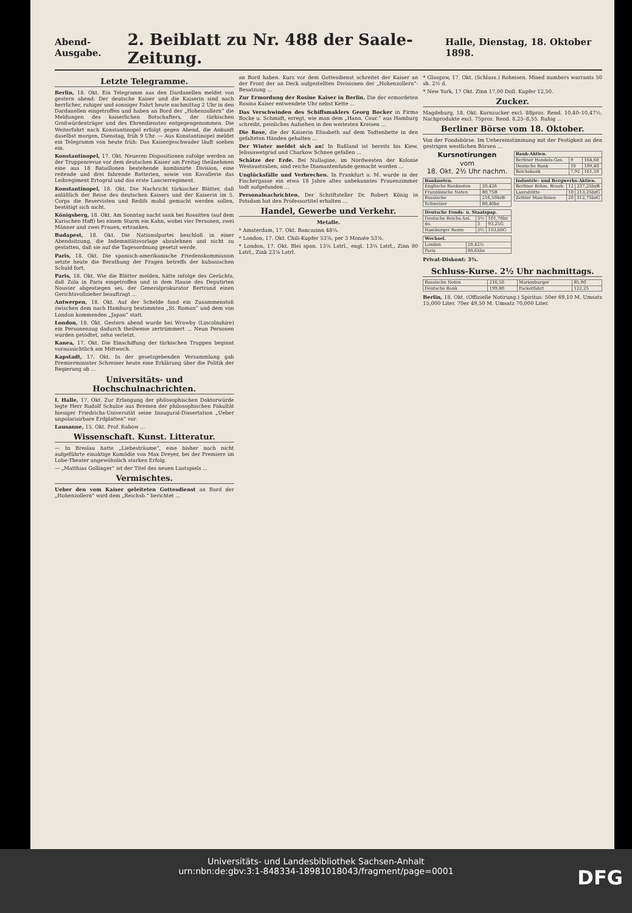Abend-Ausgabe. 2. Beiblatt zu Nr. 488 der Saale-Zeitung. Halle, Dienstag, 18. Oktober 1898.
Letzte Telegramme.
Berlin, 18. Okt. Ein Telegramm aus den Dardanellen meldet von gestern abend: Der deutsche Kaiser und die Kaiserin sind nach herrlicher, ruhiger und sonniger Fahrt heute nachmittag 2 Uhr in den Dardanellen eingetroffen und haben an Bord der „Hohenzollern“ die Meldungen des kaiserlichen Botschafters, der türkischen Großwürdenträger und des Ehrendienstes entgegengenommen. Die Weiterfahrt nach Konstantinopel erfolgt gegen Abend, die Ankunft daselbst morgen, Dienstag, früh 9 Uhr. — Aus Konstantinopel meldet ein Telegramm von heute früh: Das Kaisergeschwader läuft soeben ein.
Konstantinopel, 17. Okt. Neueren Dispositionen zufolge werden an der Truppenrevue vor dem deutschen Kaiser am Freitag theilnehmen eine aus 18 Bataillonen bestehende kombinirte Division, eine reitende und drei fahrende Batterien, sowie von Kavallerie das Leibregiment Ertogrul und das erste Lancierregiment.
Konstantinopel, 18. Okt. Die Nachricht türkischer Blätter, daß anläßlich der Reise des deutschen Kaisers und der Kaiserin im 5. Corps die Reservisten und Redifs mobil gemacht werden sollen, bestätigt sich nicht.
Königsberg, 18. Okt. Am Sonntag nacht sank bei Rossitten (auf dem Kurischen Haff) bei einem Sturm ein Kahn, wobei vier Personen, zwei Männer und zwei Frauen, ertranken.
Budapest, 18. Okt. Die Nationalpartei beschloß in einer Abendsitzung, die Indemnitätsvorlage abzulehnen und nicht zu gestatten, daß sie auf die Tagesordnung gesetzt werde.
Paris, 18. Okt. Die spanisch-amerikanische Friedenskommission setzte heute die Berathung der Fragen betreffs der kubanischen Schuld fort.
Paris, 18. Okt. Wie die Blätter melden, hätte infolge des Gerüchts, daß Zola in Paris eingetroffen und in dem Hause des Deputirten Nouvier abgestiegen sei, der Generalprokurator Bertrand einen Gerichtsvollzieher beauftragt ...
Antwerpen, 18. Okt. Auf der Schelde fand ein Zusammenstoß zwischen dem nach Hamburg bestimmten „St. Roman“ und dem von London kommenden „Japan“ statt.
London, 18. Okt. Gestern abend wurde bei Wrawby (Lincolnshire) ein Personenzug dadurch theilweise zertrümmert ... Neun Personen wurden getödtet, zehn verletzt.
Kanea, 17. Okt. Die Einschiffung der türkischen Truppen beginnt voraussichtlich am Mittwoch.
Kapstadt, 17. Okt. In der gesetzgebenden Versammlung gab Premierminister Schreiner heute eine Erklärung über die Politik der Regierung ab ...
Universitäts- und Hochschulnachrichten.
I. Halle, 17. Okt. Zur Erlangung der philosophischen Doktorwürde legte Herr Rudolf Schulze aus Bremen der philosophischen Fakultät hiesiger Friedrichs-Universität seine Inaugural-Dissertation „Ueber unpolarisirbare Erdplatten“ vor.
Lausanne, 15. Okt. Prof. Rabow ...
Wissenschaft. Kunst. Litteratur.
— In Breslau hatte „Liebesträume“, eine bisher noch nicht aufgeführte einaktige Komödie von Max Dreyer, bei der Premiere im Lobe-Theater ungewöhnlich starken Erfolg.
— „Matthias Gollinger“ ist der Titel des neuen Lustspiels ...
Vermischtes.
Ueber den vom Kaiser geleiteten Gottesdienst an Bord der „Hohenzollern“ wird dem „Reichsb.“ berichtet ...
an Bord haben. Kurz vor dem Gottesdienst schreitet der Kaiser an der Front der an Deck aufgestellten Divisionen der „Hohenzollern“-Besatzung ...
Zur Ermordung der Rosine Kaiser in Berlin. Die der ermordeten Rosina Kaiser entwendete Uhr nebst Kette ...
Das Verschwinden des Schiffsmaklers Georg Bocker in Firma Bocke u. Schmidt, erregt, wie man dem „Hann. Cour.“ aus Hamburg schreibt, peinliches Aufsehen in den weitesten Kreisen ...
Die Rose, die der Kaiserin Elisabeth auf dem Todtenbette in den gefalteten Händen gehalten ...
Der Winter meldet sich an! In Rußland ist bereits bis Kiew, Jelissawetgrad und Charkow Schnee gefallen ...
Schätze der Erde. Bei Nullagine, im Nordwesten der Kolonie Westaustralien, sind reiche Diamantenfunde gemacht worden ...
Unglücksfälle und Verbrechen. In Frankfurt a. M. wurde in der Fischergasse ein etwa 18 Jahre altes unbekanntes Frauenzimmer todt aufgefunden ...
Personalnachrichten. Der Schriftsteller Dr. Robert König in Potsdam hat den Professortitel erhalten ...
Handel, Gewerbe und Verkehr.
Metalle.
* Amsterdam, 17. Okt. Bancazinn 48¼.
* London, 17. Okt. Chili-Kupfer 53⅞, per 3 Monate 53⅞.
* London, 17. Okt. Blei span. 13⅛ Lstrl., engl. 13¼ Lstrl., Zinn 80 Lstrl., Zink 23⅞ Lstrl.
* Glasgow, 17. Okt. (Schluss.) Roheisen. Mixed numbers warrants 50 sh. 2½ d.
* New York, 17 Okt. Zinn 17,00 Doll. Kupfer 12,50.
Zucker.
Magdeburg, 18. Okt. Kornzucker excl. 88proz. Rend. 10,40–10,47½. Nachprodukte excl. 75proz. Rend. 8,25–8,55. Ruhig ...
Berliner Börse vom 18. Oktober.
Von der Fondsbörse. Im Uebereinstimmung mit der Festigkeit an den gestrigen westlichen Börsen ...
Kursnotirungen
vom
18. Okt. 2½ Uhr nachm.
| Banknoten. | |
| --- | --- |
| Englische Banknoten | 20,426 |
| Französische Noten | 80,75B |
| Russische | 216,50bzB |
| Schweizer | 80,40bz |
| Deutsche Fonds- u. Staatspap. | | |
| --- | --- | --- |
| Deutsche Reichs-Anl. | 3½ | 101,70bz |
| do. | 3 | 93,25G |
| Hamburger Rente | 3½ | 103,60G |
| Wechsel. | |
| --- | --- |
| London | 20,42½ |
| Paris | 80,65bz |
Privat-Diskont: 3¾.
| Bank-Aktien. | | |
| --- | --- | --- |
| Berliner Handels-Ges. | 9 | 164,60 |
| Deutsche Bank | 10 | 199,40 |
| Reichsbank | 7,92 | 161,50 |
| Industrie- und Bergwerks-Aktien. | | |
| --- | --- | --- |
| Berliner Böhm. Brauh. | 12 | 237,25bzB |
| Laurahütte | 10 | 213,25bzG |
| Zeitzer Maschinen | 20 | 312,75bzG |
Schluss-Kurse. 2½ Uhr nachmittags.
| Russische Noten | 216,50 | Marienburger | 85,90 |
| Deutsche Bank | 199,80 | Packetfahrt | 122,25 |
Berlin, 18. Okt. (Offizielle Notirung.) Spiritus: 50er 69,10 M. Umsatz 15,000 Liter. 70er 49,50 M. Umsatz 70,000 Liter.
Universitäts- und Landesbibliothek Sachsen-Anhalt
urn:nbn:de:gbv:3:1-848334-18981018043/fragment/page=0001
DFG